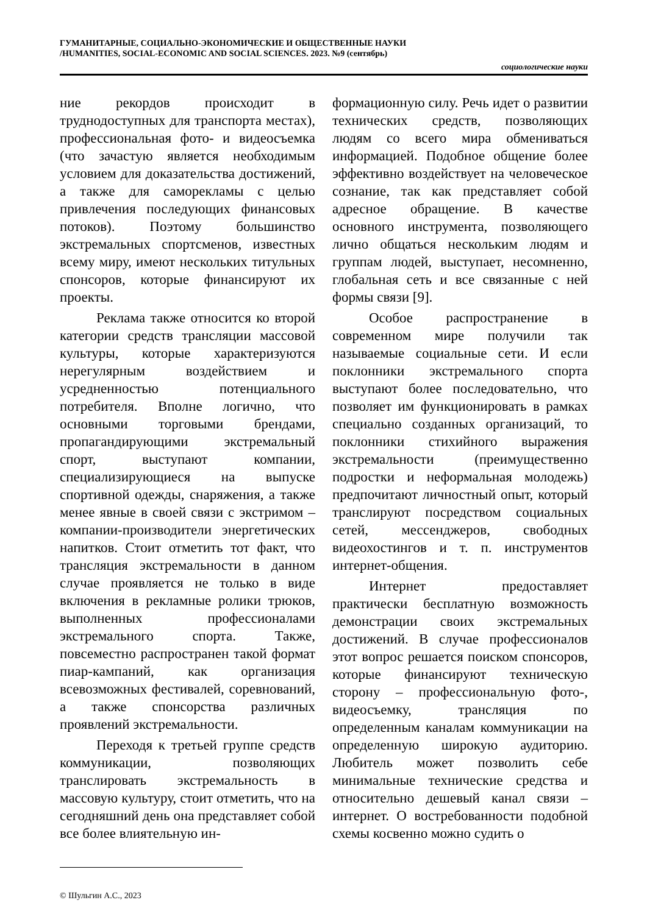ГУМАНИТАРНЫЕ, СОЦИАЛЬНО-ЭКОНОМИЧЕСКИЕ И ОБЩЕСТВЕННЫЕ НАУКИ
/HUMANITIES, SOCIAL-ECONOMIC AND SOCIAL SCIENCES. 2023. №9 (сентябрь)
социологические науки
ние рекордов происходит в труднодоступных для транспорта местах), профессиональная фото- и видеосъемка (что зачастую является необходимым условием для доказательства достижений, а также для саморекламы с целью привлечения последующих финансовых потоков). Поэтому большинство экстремальных спортсменов, известных всему миру, имеют нескольких титульных спонсоров, которые финансируют их проекты.
Реклама также относится ко второй категории средств трансляции массовой культуры, которые характеризуются нерегулярным воздействием и усредненностью потенциального потребителя. Вполне логично, что основными торговыми брендами, пропагандирующими экстремальный спорт, выступают компании, специализирующиеся на выпуске спортивной одежды, снаряжения, а также менее явные в своей связи с экстримом – компании-производители энергетических напитков. Стоит отметить тот факт, что трансляция экстремальности в данном случае проявляется не только в виде включения в рекламные ролики трюков, выполненных профессионалами экстремального спорта. Также, повсеместно распространен такой формат пиар-кампаний, как организация всевозможных фестивалей, соревнований, а также спонсорства различных проявлений экстремальности.
Переходя к третьей группе средств коммуникации, позволяющих транслировать экстремальность в массовую культуру, стоит отметить, что на сегодняшний день она представляет собой все более влиятельную ин-
формационную силу. Речь идет о развитии технических средств, позволяющих людям со всего мира обмениваться информацией. Подобное общение более эффективно воздействует на человеческое сознание, так как представляет собой адресное обращение. В качестве основного инструмента, позволяющего лично общаться нескольким людям и группам людей, выступает, несомненно, глобальная сеть и все связанные с ней формы связи [9].
Особое распространение в современном мире получили так называемые социальные сети. И если поклонники экстремального спорта выступают более последовательно, что позволяет им функционировать в рамках специально созданных организаций, то поклонники стихийного выражения экстремальности (преимущественно подростки и неформальная молодежь) предпочитают личностный опыт, который транслируют посредством социальных сетей, мессенджеров, свободных видеохостингов и т. п. инструментов интернет-общения.
Интернет предоставляет практически бесплатную возможность демонстрации своих экстремальных достижений. В случае профессионалов этот вопрос решается поиском спонсоров, которые финансируют техническую сторону – профессиональную фото-, видеосъемку, трансляция по определенным каналам коммуникации на определенную широкую аудиторию. Любитель может позволить себе минимальные технические средства и относительно дешевый канал связи – интернет. О востребованности подобной схемы косвенно можно судить о
© Шульгин А.С., 2023